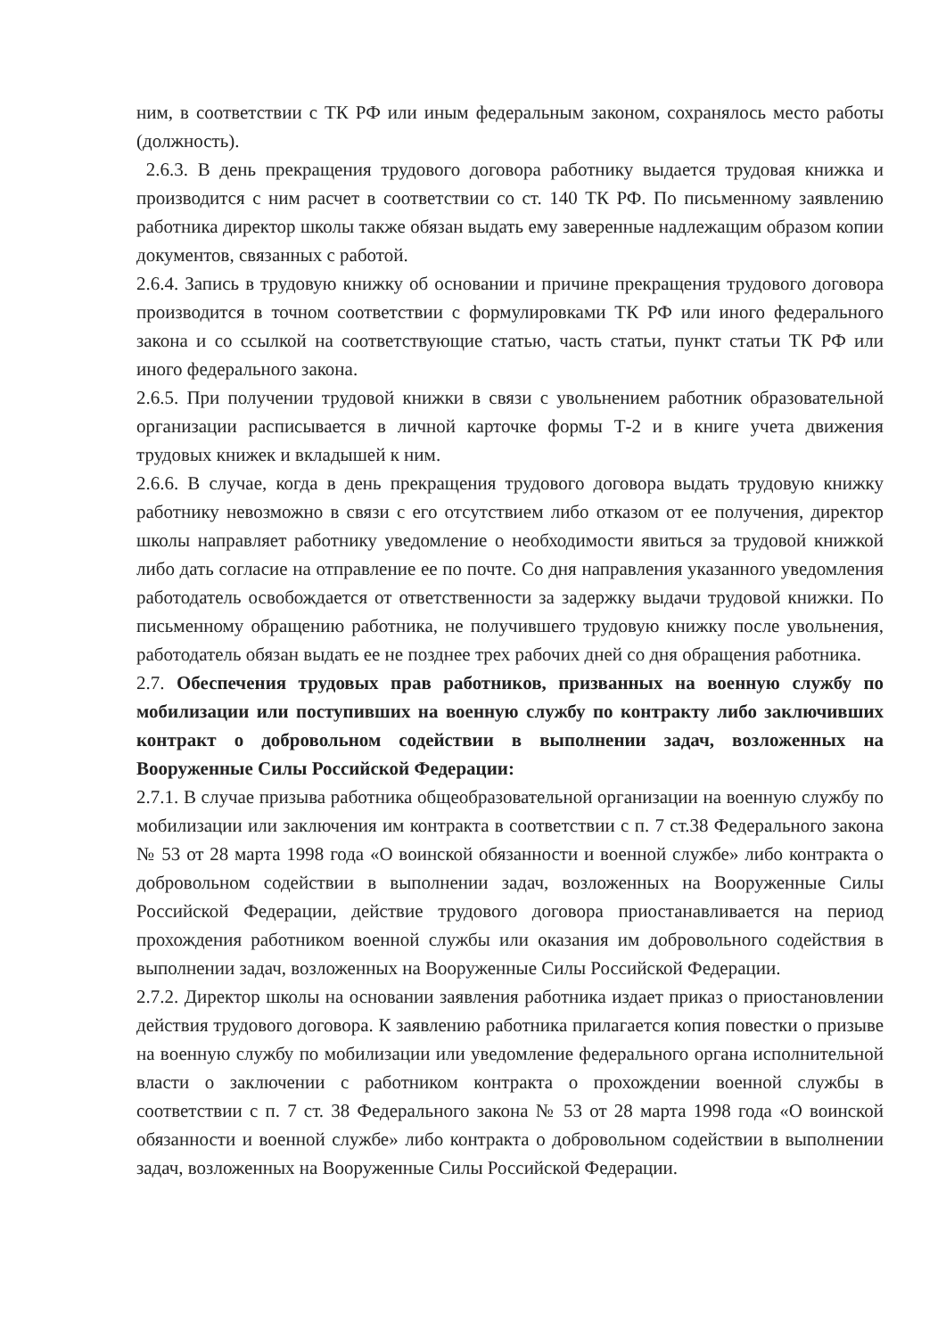ним, в соответствии с ТК РФ или иным федеральным законом, сохранялось место работы (должность).
2.6.3. В день прекращения трудового договора работнику выдается трудовая книжка и производится с ним расчет в соответствии со ст. 140 ТК РФ. По письменному заявлению работника директор школы также обязан выдать ему заверенные надлежащим образом копии документов, связанных с работой.
2.6.4. Запись в трудовую книжку об основании и причине прекращения трудового договора производится в точном соответствии с формулировками ТК РФ или иного федерального закона и со ссылкой на соответствующие статью, часть статьи, пункт статьи ТК РФ или иного федерального закона.
2.6.5. При получении трудовой книжки в связи с увольнением работник образовательной организации расписывается в личной карточке формы Т-2 и в книге учета движения трудовых книжек и вкладышей к ним.
2.6.6. В случае, когда в день прекращения трудового договора выдать трудовую книжку работнику невозможно в связи с его отсутствием либо отказом от ее получения, директор школы направляет работнику уведомление о необходимости явиться за трудовой книжкой либо дать согласие на отправление ее по почте. Со дня направления указанного уведомления работодатель освобождается от ответственности за задержку выдачи трудовой книжки. По письменному обращению работника, не получившего трудовую книжку после увольнения, работодатель обязан выдать ее не позднее трех рабочих дней со дня обращения работника.
2.7. Обеспечения трудовых прав работников, призванных на военную службу по мобилизации или поступивших на военную службу по контракту либо заключивших контракт о добровольном содействии в выполнении задач, возложенных на Вооруженные Силы Российской Федерации:
2.7.1. В случае призыва работника общеобразовательной организации на военную службу по мобилизации или заключения им контракта в соответствии с п. 7 ст.38 Федерального закона № 53 от 28 марта 1998 года «О воинской обязанности и военной службе» либо контракта о добровольном содействии в выполнении задач, возложенных на Вооруженные Силы Российской Федерации, действие трудового договора приостанавливается на период прохождения работником военной службы или оказания им добровольного содействия в выполнении задач, возложенных на Вооруженные Силы Российской Федерации.
2.7.2. Директор школы на основании заявления работника издает приказ о приостановлении действия трудового договора. К заявлению работника прилагается копия повестки о призыве на военную службу по мобилизации или уведомление федерального органа исполнительной власти о заключении с работником контракта о прохождении военной службы в соответствии с п. 7 ст. 38 Федерального закона № 53 от 28 марта 1998 года «О воинской обязанности и военной службе» либо контракта о добровольном содействии в выполнении задач, возложенных на Вооруженные Силы Российской Федерации.